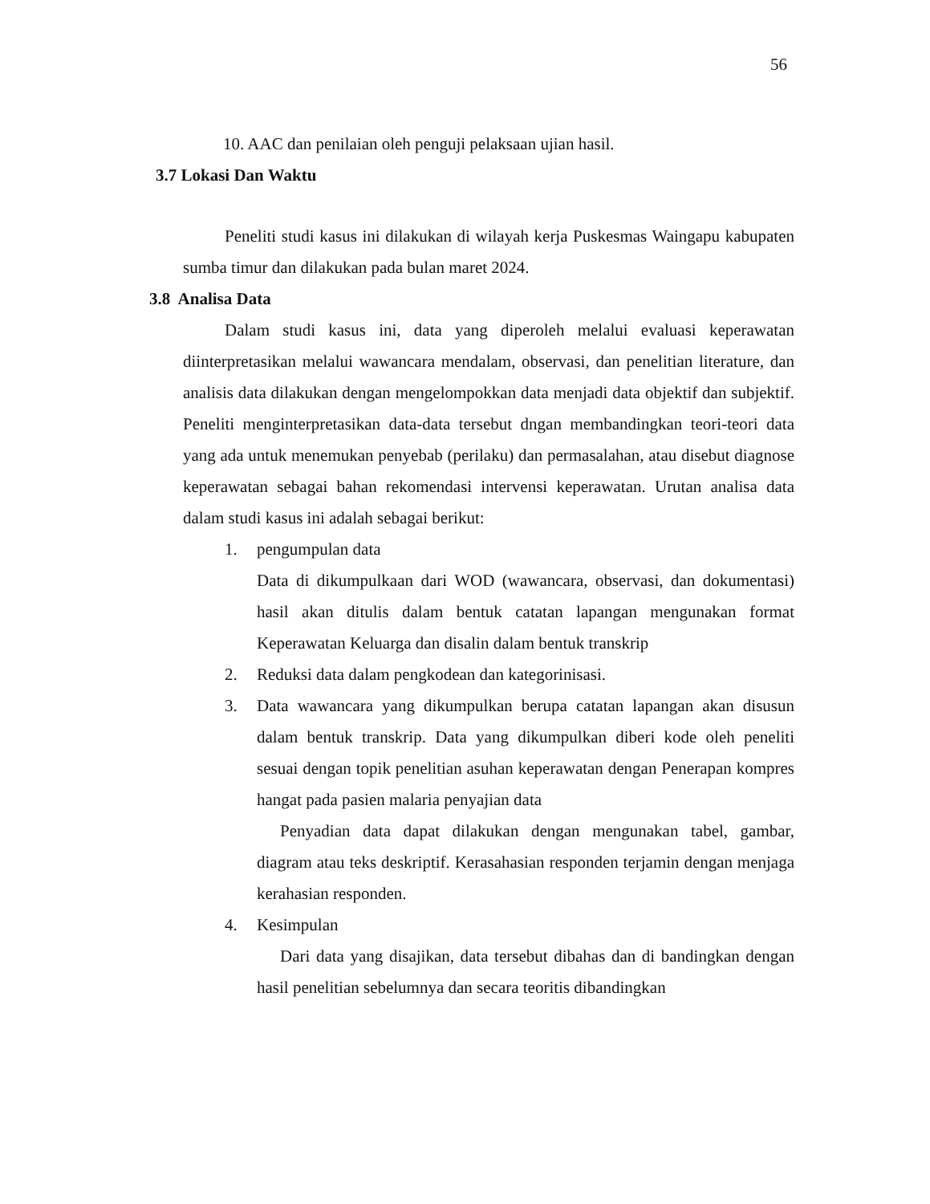56
10. AAC dan penilaian oleh penguji pelaksaan ujian hasil.
3.7 Lokasi Dan Waktu
Peneliti studi kasus ini dilakukan di wilayah kerja Puskesmas Waingapu kabupaten sumba timur dan dilakukan pada bulan maret 2024.
3.8 Analisa Data
Dalam studi kasus ini, data yang diperoleh melalui evaluasi keperawatan diinterpretasikan melalui wawancara mendalam, observasi, dan penelitian literature, dan analisis data dilakukan dengan mengelompokkan data menjadi data objektif dan subjektif. Peneliti menginterpretasikan data-data tersebut dngan membandingkan teori-teori data yang ada untuk menemukan penyebab (perilaku) dan permasalahan, atau disebut diagnose keperawatan sebagai bahan rekomendasi intervensi keperawatan. Urutan analisa data dalam studi kasus ini adalah sebagai berikut:
1. pengumpulan data
Data di dikumpulkaan dari WOD (wawancara, observasi, dan dokumentasi) hasil akan ditulis dalam bentuk catatan lapangan mengunakan format Keperawatan Keluarga dan disalin dalam bentuk transkrip
2. Reduksi data dalam pengkodean dan kategorinisasi.
3. Data wawancara yang dikumpulkan berupa catatan lapangan akan disusun dalam bentuk transkrip. Data yang dikumpulkan diberi kode oleh peneliti sesuai dengan topik penelitian asuhan keperawatan dengan Penerapan kompres hangat pada pasien malaria penyajian data
Penyadian data dapat dilakukan dengan mengunakan tabel, gambar, diagram atau teks deskriptif. Kerasahasian responden terjamin dengan menjaga kerahasian responden.
4. Kesimpulan
Dari data yang disajikan, data tersebut dibahas dan di bandingkan dengan hasil penelitian sebelumnya dan secara teoritis dibandingkan